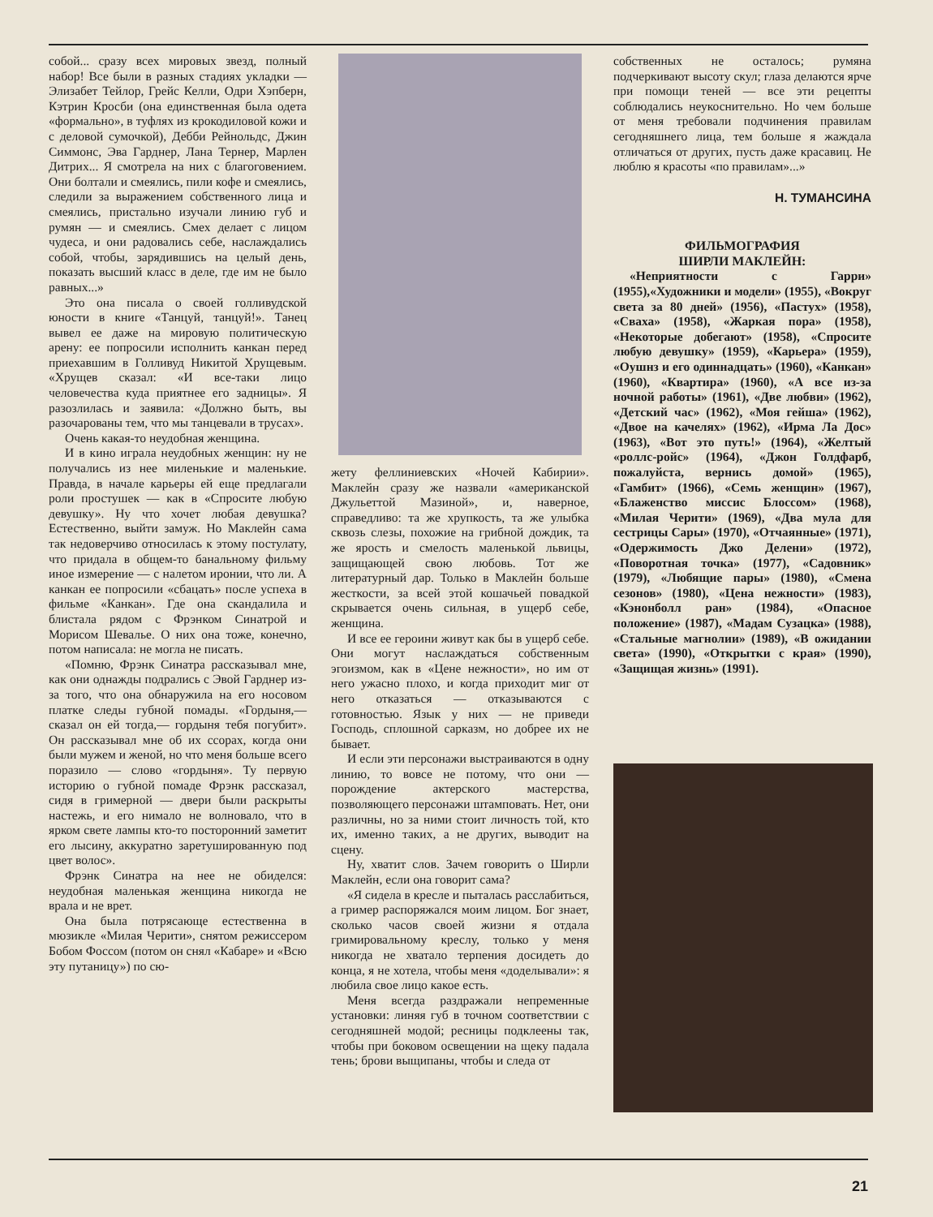собой... сразу всех мировых звезд, полный набор! Все были в разных стадиях укладки — Элизабет Тейлор, Грейс Келли, Одри Хэпберн, Кэтрин Кросби (она единственная была одета «формально», в туфлях из крокодиловой кожи и с деловой сумочкой), Дебби Рейнольдс, Джин Симмонс, Эва Гарднер, Лана Тернер, Марлен Дитрих... Я смотрела на них с благоговением. Они болтали и смеялись, пили кофе и смеялись, следили за выражением собственного лица и смеялись, пристально изучали линию губ и румян — и смеялись. Смех делает с лицом чудеса, и они радовались себе, наслаждались собой, чтобы, зарядившись на целый день, показать высший класс в деле, где им не было равных...»
Это она писала о своей голливудской юности в книге «Танцуй, танцуй!». Танец вывел ее даже на мировую политическую арену: ее попросили исполнить канкан перед приехавшим в Голливуд Никитой Хрущевым. «Хрущев сказал: «И все-таки лицо человечества куда приятнее его задницы». Я разозлилась и заявила: «Должно быть, вы разочарованы тем, что мы танцевали в трусах».
Очень какая-то неудобная женщина.
И в кино играла неудобных женщин: ну не получались из нее миленькие и маленькие. Правда, в начале карьеры ей еще предлагали роли простушек — как в «Спросите любую девушку». Ну что хочет любая девушка? Естественно, выйти замуж. Но Маклейн сама так недоверчиво относилась к этому постулату, что придала в общем-то банальному фильму иное измерение — с налетом иронии, что ли. А канкан ее попросили «сбацать» после успеха в фильме «Канкан». Где она скандалила и блистала рядом с Фрэнком Синатрой и Морисом Шевалье. О них она тоже, конечно, потом написала: не могла не писать.
«Помню, Фрэнк Синатра рассказывал мне, как они однажды подрались с Эвой Гарднер из-за того, что она обнаружила на его носовом платке следы губной помады. «Гордыня,— сказал он ей тогда,— гордыня тебя погубит». Он рассказывал мне об их ссорах, когда они были мужем и женой, но что меня больше всего поразило — слово «гордыня». Ту первую историю о губной помаде Фрэнк рассказал, сидя в гримерной — двери были раскрыты настежь, и его нимало не волновало, что в ярком свете лампы кто-то посторонний заметит его лысину, аккуратно заретушированную под цвет волос».
Фрэнк Синатра на нее не обиделся: неудобная маленькая женщина никогда не врала и не врет.
Она была потрясающе естественна в мюзикле «Милая Черити», снятом режиссером Бобом Фоссом (потом он снял «Кабаре» и «Всю эту путаницу») по сю-
жету феллиниевских «Ночей Кабирии». Маклейн сразу же назвали «американской Джульеттой Мазиной», и, наверное, справедливо: та же хрупкость, та же улыбка сквозь слезы, похожие на грибной дождик, та же ярость и смелость маленькой львицы, защищающей свою любовь. Тот же литературный дар. Только в Маклейн больше жесткости, за всей этой кошачьей повадкой скрывается очень сильная, в ущерб себе, женщина.
И все ее героини живут как бы в ущерб себе. Они могут наслаждаться собственным эгоизмом, как в «Цене нежности», но им от него ужасно плохо, и когда приходит миг от него отказаться — отказываются с готовностью. Язык у них — не приведи Господь, сплошной сарказм, но добрее их не бывает.
И если эти персонажи выстраиваются в одну линию, то вовсе не потому, что они — порождение актерского мастерства, позволяющего персонажи штамповать. Нет, они различны, но за ними стоит личность той, кто их, именно таких, а не других, выводит на сцену.
Ну, хватит слов. Зачем говорить о Ширли Маклейн, если она говорит сама?
«Я сидела в кресле и пыталась расслабиться, а гример распоряжался моим лицом. Бог знает, сколько часов своей жизни я отдала гримировальному креслу, только у меня никогда не хватало терпения досидеть до конца, я не хотела, чтобы меня «доделывали»: я любила свое лицо какое есть.
Меня всегда раздражали непременные установки: линяя губ в точном соответствии с сегодняшней модой; ресницы подклеены так, чтобы при боковом освещении на щеку падала тень; брови выщипаны, чтобы и следа от
собственных не осталось; румяна подчеркивают высоту скул; глаза делаются ярче при помощи теней — все эти рецепты соблюдались неукоснительно. Но чем больше от меня требовали подчинения правилам сегодняшнего лица, тем больше я жаждала отличаться от других, пусть даже красавиц. Не люблю я красоты «по правилам»...»
Н. ТУМАНСИНА
ФИЛЬМОГРАФИЯ
ШИРЛИ МАКЛЕЙН:
«Неприятности с Гарри» (1955),«Художники и модели» (1955), «Вокруг света за 80 дней» (1956), «Пастух» (1958), «Сваха» (1958), «Жаркая пора» (1958), «Некоторые добегают» (1958), «Спросите любую девушку» (1959), «Карьера» (1959), «Оушнз и его одиннадцать» (1960), «Канкан» (1960), «Квартира» (1960), «А все из-за ночной работы» (1961), «Две любви» (1962), «Детский час» (1962), «Моя гейша» (1962), «Двое на качелях» (1962), «Ирма Ла Дос» (1963), «Вот это путь!» (1964), «Желтый «роллс-ройс» (1964), «Джон Голдфарб, пожалуйста, вернись домой» (1965), «Гамбит» (1966), «Семь женщин» (1967), «Блаженство миссис Блоссом» (1968), «Милая Черити» (1969), «Два мула для сестрицы Сары» (1970), «Отчаянные» (1971), «Одержимость Джо Делени» (1972), «Поворотная точка» (1977), «Садовник» (1979), «Любящие пары» (1980), «Смена сезонов» (1980), «Цена нежности» (1983), «Кэнонболл ран» (1984), «Опасное положение» (1987), «Мадам Сузацка» (1988), «Стальные магнолии» (1989), «В ожидании света» (1990), «Открытки с края» (1990), «Защищая жизнь» (1991).
21